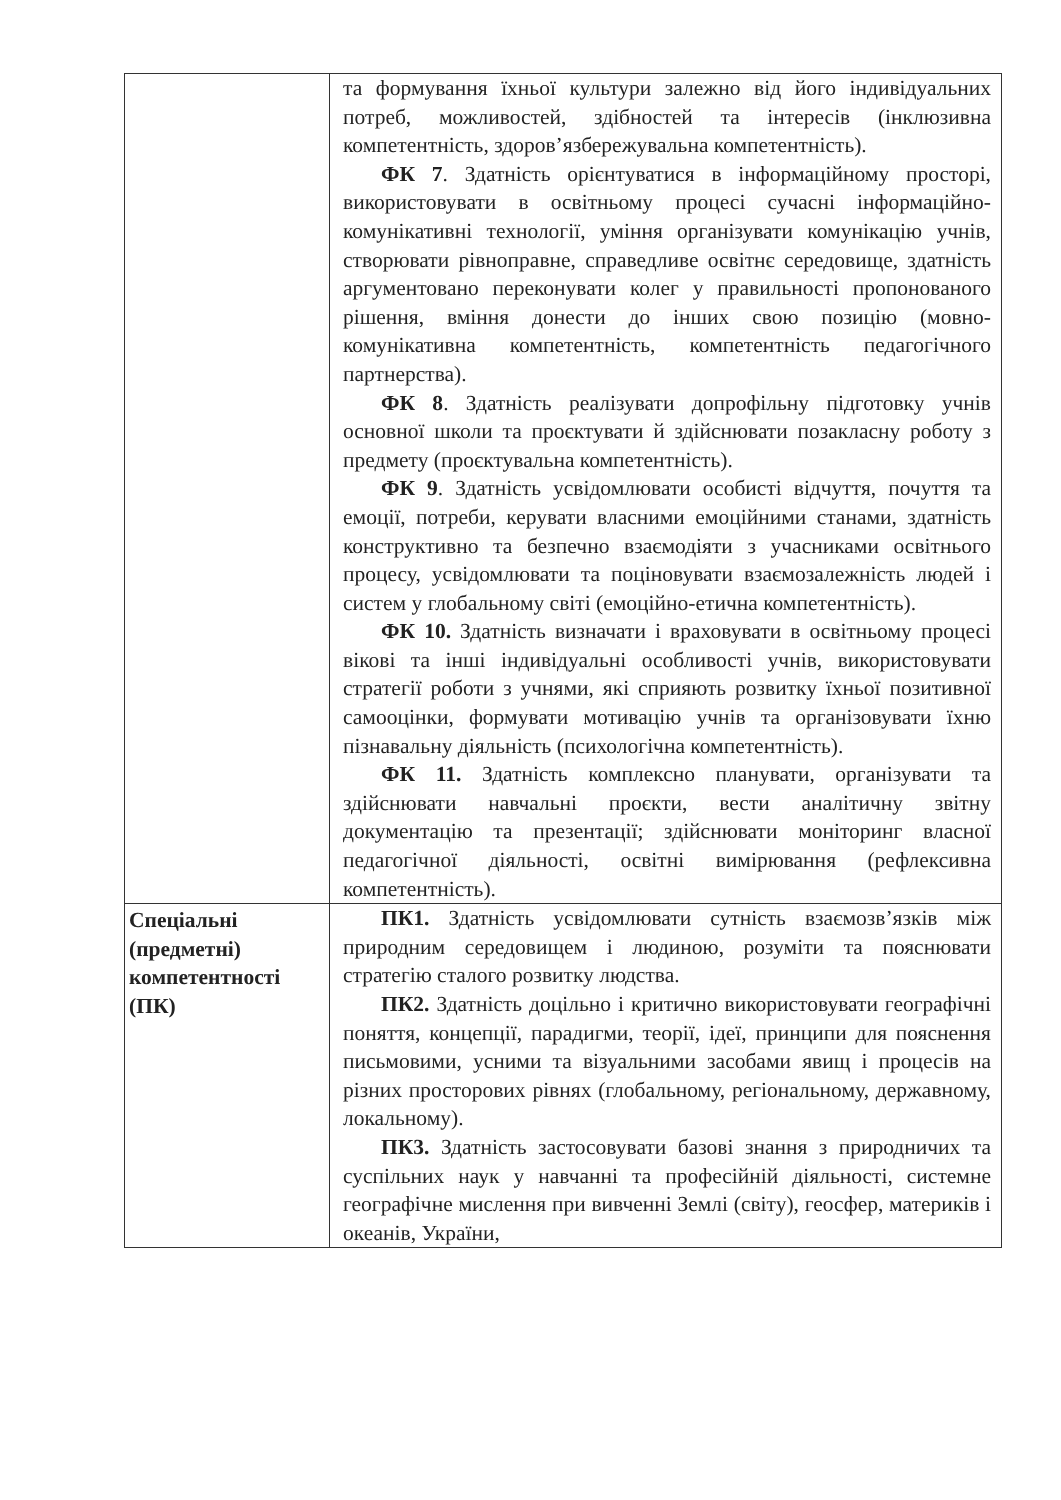| | та формування їхньої культури залежно від його індивідуальних потреб, можливостей, здібностей та інтересів (інклюзивна компетентність, здоров’язбережувальна компетентність). ФК 7 . Здатність орієнтуватися в інформаційному просторі, використовувати в освітньому процесі сучасні інформаційно-комунікативні технології, уміння організувати комунікацію учнів, створювати рівноправне, справедливе освітнє середовище, здатність аргументовано переконувати колег у правильності пропонованого рішення, вміння донести до інших свою позицію (мовно-комунікативна компетентність, компетентність педагогічного партнерства). ФК 8 . Здатність реалізувати допрофільну підготовку учнів основної школи та проєктувати й здійснювати позакласну роботу з предмету (проєктувальна компетентність). ФК 9 . Здатність усвідомлювати особисті відчуття, почуття та емоції, потреби, керувати власними емоційними станами, здатність конструктивно та безпечно взаємодіяти з учасниками освітнього процесу, усвідомлювати та поціновувати взаємозалежність людей і систем у глобальному світі (емоційно-етична компетентність). ФК 10. Здатність визначати і враховувати в освітньому процесі вікові та інші індивідуальні особливості учнів, використовувати стратегії роботи з учнями, які сприяють розвитку їхньої позитивної самооцінки, формувати мотивацію учнів та організовувати їхню пізнавальну діяльність (психологічна компетентність). ФК 11. Здатність комплексно планувати, організувати та здійснювати навчальні проєкти, вести аналітичну звітну документацію та презентації; здійснювати моніторинг власної педагогічної діяльності, освітні вимірювання (рефлексивна компетентність). |
| Спеціальні (предметні) компетентності (ПК) | ПК1. Здатність усвідомлювати сутність взаємозв’язків між природним середовищем і людиною, розуміти та пояснювати стратегію сталого розвитку людства. ПК2. Здатність доцільно і критично використовувати географічні поняття, концепції, парадигми, теорії, ідеї, принципи для пояснення письмовими, усними та візуальними засобами явищ і процесів на різних просторових рівнях (глобальному, регіональному, державному, локальному). ПК3. Здатність застосовувати базові знання з природничих та суспільних наук у навчанні та професійній діяльності, системне географічне мислення при вивченні Землі (світу), геосфер, материків і океанів, України, |